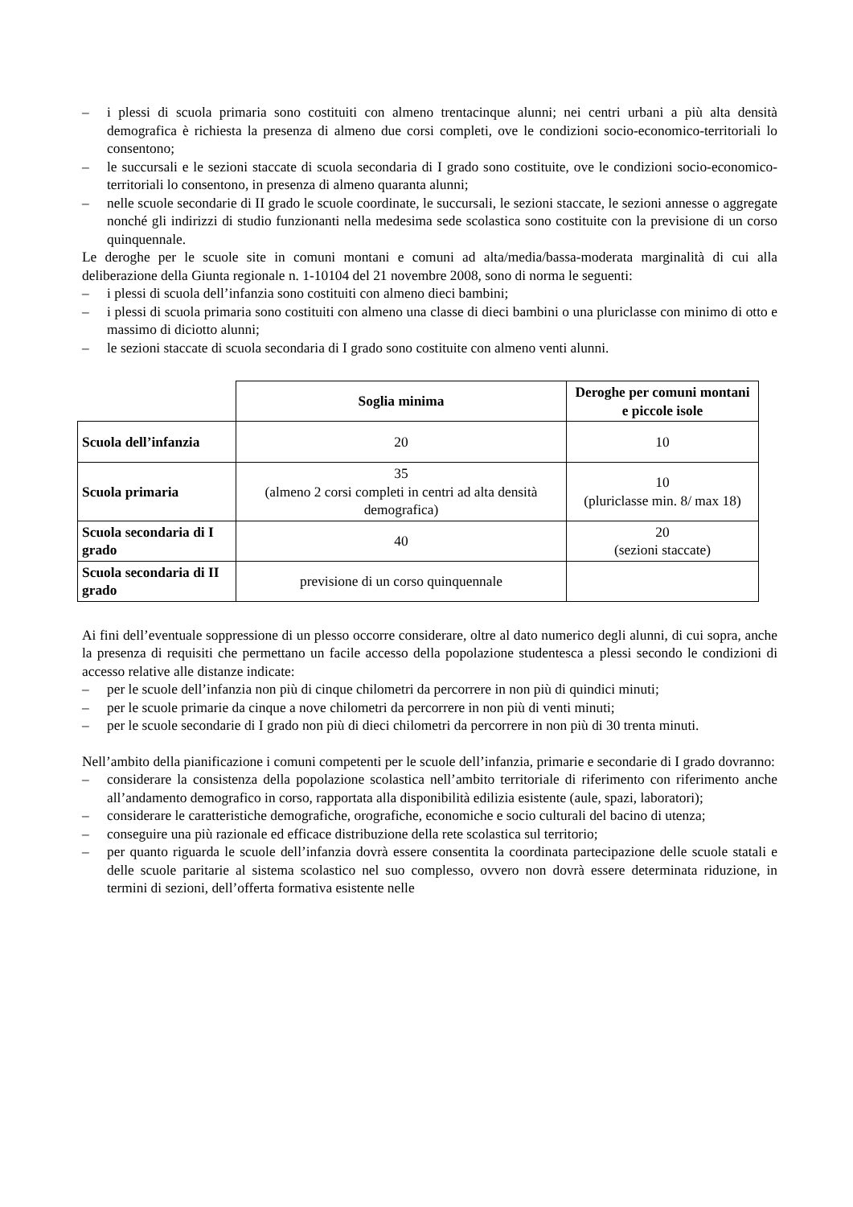– i plessi di scuola primaria sono costituiti con almeno trentacinque alunni; nei centri urbani a più alta densità demografica è richiesta la presenza di almeno due corsi completi, ove le condizioni socio-economico-territoriali lo consentono;
– le succursali e le sezioni staccate di scuola secondaria di I grado sono costituite, ove le condizioni socio-economico-territoriali lo consentono, in presenza di almeno quaranta alunni;
– nelle scuole secondarie di II grado le scuole coordinate, le succursali, le sezioni staccate, le sezioni annesse o aggregate nonché gli indirizzi di studio funzionanti nella medesima sede scolastica sono costituite con la previsione di un corso quinquennale.
Le deroghe per le scuole site in comuni montani e comuni ad alta/media/bassa-moderata marginalità di cui alla deliberazione della Giunta regionale n. 1-10104 del 21 novembre 2008, sono di norma le seguenti:
– i plessi di scuola dell’infanzia sono costituiti con almeno dieci bambini;
– i plessi di scuola primaria sono costituiti con almeno una classe di dieci bambini o una pluriclasse con minimo di otto e massimo di diciotto alunni;
– le sezioni staccate di scuola secondaria di I grado sono costituite con almeno venti alunni.
| | Soglia minima | Deroghe per comuni montani e piccole isole |
| Scuola dell’infanzia | 20 | 10 |
| Scuola primaria | 35 (almeno 2 corsi completi in centri ad alta densità demografica) | 10 (pluriclasse min. 8/ max 18) |
| Scuola secondaria di I grado | 40 | 20 (sezioni staccate) |
| Scuola secondaria di II grado | previsione di un corso quinquennale | |
Ai fini dell’eventuale soppressione di un plesso occorre considerare, oltre al dato numerico degli alunni, di cui sopra, anche la presenza di requisiti che permettano un facile accesso della popolazione studentesca a plessi secondo le condizioni di accesso relative alle distanze indicate:
– per le scuole dell’infanzia non più di cinque chilometri da percorrere in non più di quindici minuti;
– per le scuole primarie da cinque a nove chilometri da percorrere in non più di venti minuti;
– per le scuole secondarie di I grado non più di dieci chilometri da percorrere in non più di 30 trenta minuti.
Nell’ambito della pianificazione i comuni competenti per le scuole dell’infanzia, primarie e secondarie di I grado dovranno:
– considerare la consistenza della popolazione scolastica nell’ambito territoriale di riferimento con riferimento anche all’andamento demografico in corso, rapportata alla disponibilità edilizia esistente (aule, spazi, laboratori);
– considerare le caratteristiche demografiche, orografiche, economiche e socio culturali del bacino di utenza;
– conseguire una più razionale ed efficace distribuzione della rete scolastica sul territorio;
– per quanto riguarda le scuole dell’infanzia dovrà essere consentita la coordinata partecipazione delle scuole statali e delle scuole paritarie al sistema scolastico nel suo complesso, ovvero non dovrà essere determinata riduzione, in termini di sezioni, dell’offerta formativa esistente nelle